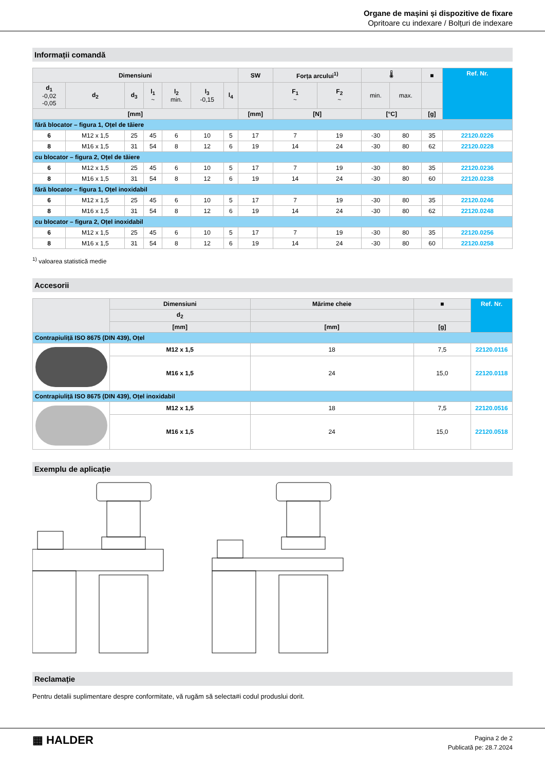Organe de mașini și dispozitive de fixare
Opritoare cu indexare / Bolțuri de indexare
Informații comandă
| Dimensiuni | | | | | | | SW | Forța arcului<sup>1)</sup> | | 🌡 | | ■ | Ref. Nr. |
| --- | --- | --- | --- | --- | --- | --- | --- | --- | --- | --- | --- | --- | --- |
| d<sub>1</sub> -0,02 -0,05 | d<sub>2</sub> | d<sub>3</sub> | l<sub>1</sub> ~ | l<sub>2</sub> min. | l<sub>3</sub> -0,15 | l<sub>4</sub> | | F<sub>1</sub> ~ | F<sub>2</sub> ~ | min. | max. | | |
| [mm] | | | | | | | [mm] | [N] | | [°C] | | [g] | |
| fără blocator – figura 1, Oțel de tăiere | | | | | | | | | | | | | |
| 6 | M12 x 1,5 | 25 | 45 | 6 | 10 | 5 | 17 | 7 | 19 | -30 | 80 | 35 | 22120.0226 |
| 8 | M16 x 1,5 | 31 | 54 | 8 | 12 | 6 | 19 | 14 | 24 | -30 | 80 | 62 | 22120.0228 |
| cu blocator – figura 2, Oțel de tăiere | | | | | | | | | | | | | |
| 6 | M12 x 1,5 | 25 | 45 | 6 | 10 | 5 | 17 | 7 | 19 | -30 | 80 | 35 | 22120.0236 |
| 8 | M16 x 1,5 | 31 | 54 | 8 | 12 | 6 | 19 | 14 | 24 | -30 | 80 | 60 | 22120.0238 |
| fără blocator – figura 1, Oțel inoxidabil | | | | | | | | | | | | | |
| 6 | M12 x 1,5 | 25 | 45 | 6 | 10 | 5 | 17 | 7 | 19 | -30 | 80 | 35 | 22120.0246 |
| 8 | M16 x 1,5 | 31 | 54 | 8 | 12 | 6 | 19 | 14 | 24 | -30 | 80 | 62 | 22120.0248 |
| cu blocator – figura 2, Oțel inoxidabil | | | | | | | | | | | | | |
| 6 | M12 x 1,5 | 25 | 45 | 6 | 10 | 5 | 17 | 7 | 19 | -30 | 80 | 35 | 22120.0256 |
| 8 | M16 x 1,5 | 31 | 54 | 8 | 12 | 6 | 19 | 14 | 24 | -30 | 80 | 60 | 22120.0258 |
<sup>1)</sup> valoarea statistică medie
Accesorii
| | Dimensiuni | Mărime cheie | ■ | Ref. Nr. |
| --- | --- | --- | --- | --- |
| | d<sub>2</sub> | | | |
| | [mm] | [mm] | [g] | |
| Contrapiuliță ISO 8675 (DIN 439), Oțel | | | | |
| | M12 x 1,5 | 18 | 7,5 | 22120.0116 |
| | M16 x 1,5 | 24 | 15,0 | 22120.0118 |
| Contrapiuliță ISO 8675 (DIN 439), Oțel inoxidabil | | | | |
| | M12 x 1,5 | 18 | 7,5 | 22120.0516 |
| | M16 x 1,5 | 24 | 15,0 | 22120.0518 |
Exemplu de aplicație
Reclamație
Pentru detalii suplimentare despre conformitate, vă rugăm să selecta#i codul produslui dorit.
▦ HALDER
Pagina 2 de 2
Publicată pe: 28.7.2024